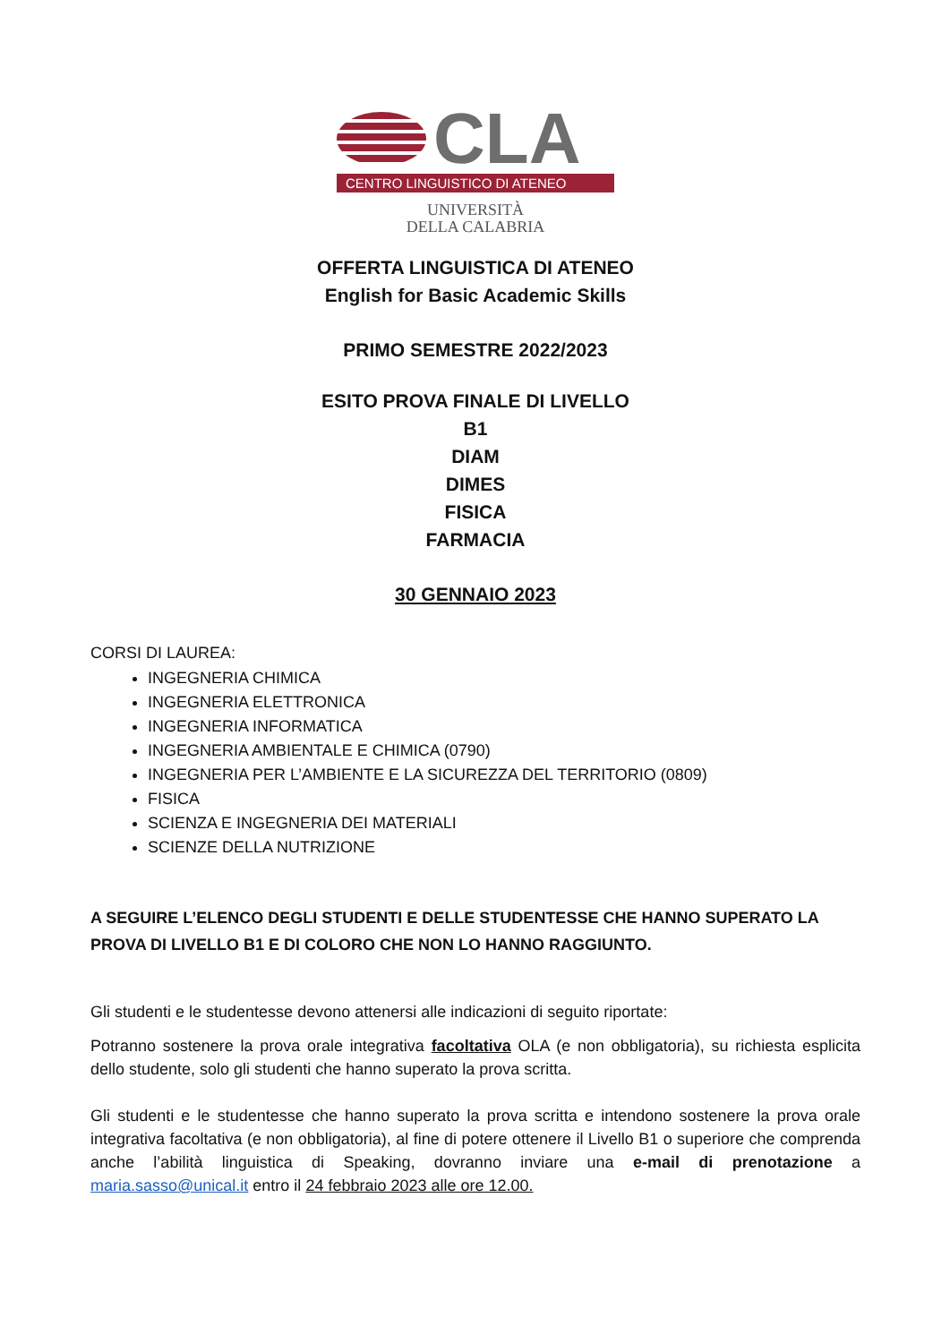CLA
CENTRO LINGUISTICO DI ATENEO
UNIVERSITÀ
DELLA CALABRIA
OFFERTA LINGUISTICA DI ATENEO
English for Basic Academic Skills
PRIMO SEMESTRE 2022/2023
ESITO PROVA FINALE DI LIVELLO
B1
DIAM
DIMES
FISICA
FARMACIA
30 GENNAIO 2023
CORSI DI LAUREA:
INGEGNERIA CHIMICA
INGEGNERIA ELETTRONICA
INGEGNERIA INFORMATICA
INGEGNERIA AMBIENTALE E CHIMICA (0790)
INGEGNERIA PER L’AMBIENTE E LA SICUREZZA DEL TERRITORIO (0809)
FISICA
SCIENZA E INGEGNERIA DEI MATERIALI
SCIENZE DELLA NUTRIZIONE
A SEGUIRE L’ELENCO DEGLI STUDENTI E DELLE STUDENTESSE CHE HANNO SUPERATO LA PROVA DI LIVELLO B1 E DI COLORO CHE NON LO HANNO RAGGIUNTO.
Gli studenti e le studentesse devono attenersi alle indicazioni di seguito riportate:
Potranno sostenere la prova orale integrativa facoltativa OLA (e non obbligatoria), su richiesta esplicita dello studente, solo gli studenti che hanno superato la prova scritta.
Gli studenti e le studentesse che hanno superato la prova scritta e intendono sostenere la prova orale integrativa facoltativa (e non obbligatoria), al fine di potere ottenere il Livello B1 o superiore che comprenda anche l’abilità linguistica di Speaking, dovranno inviare una e-mail di prenotazione a maria.sasso@unical.it entro il 24 febbraio 2023 alle ore 12.00.